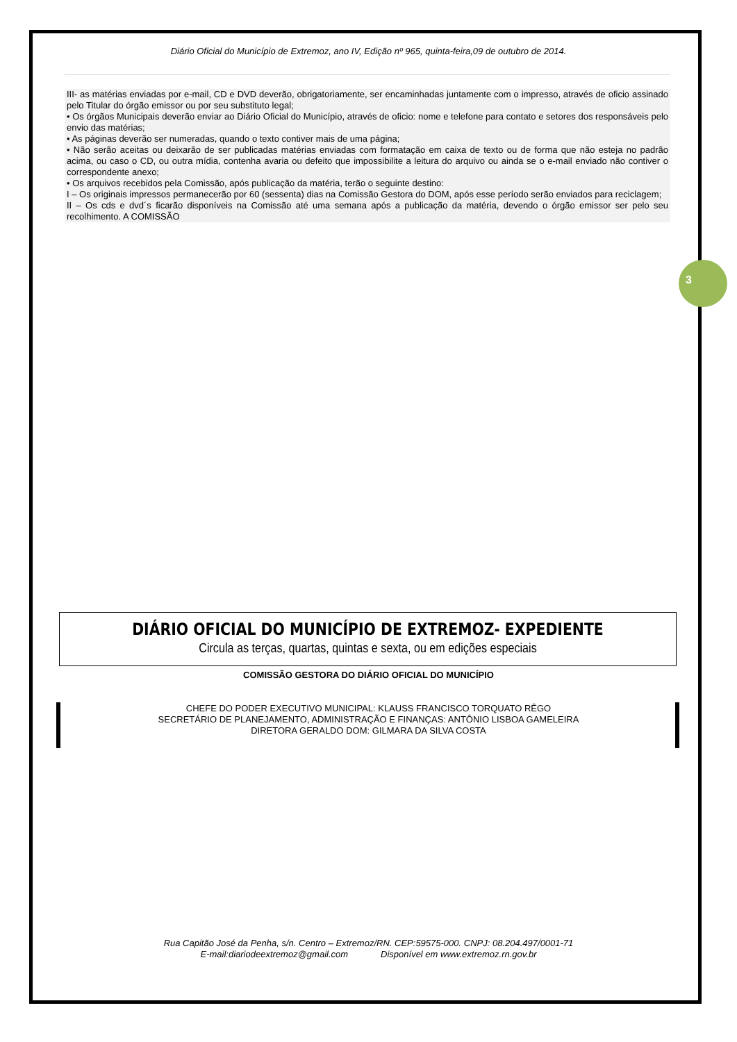3
Diário Oficial do Município de Extremoz, ano IV, Edição nº 965, quinta-feira,09 de outubro de 2014.
III- as matérias enviadas por e-mail, CD e DVD deverão, obrigatoriamente, ser encaminhadas juntamente com o impresso, através de oficio assinado pelo Titular do órgão emissor ou por seu substituto legal;
• Os órgãos Municipais deverão enviar ao Diário Oficial do Município, através de oficio: nome e telefone para contato e setores dos responsáveis pelo envio das matérias;
• As páginas deverão ser numeradas, quando o texto contiver mais de uma página;
• Não serão aceitas ou deixarão de ser publicadas matérias enviadas com formatação em caixa de texto ou de forma que não esteja no padrão acima, ou caso o CD, ou outra mídia, contenha avaria ou defeito que impossibilite a leitura do arquivo ou ainda se o e-mail enviado não contiver o correspondente anexo;
• Os arquivos recebidos pela Comissão, após publicação da matéria, terão o seguinte destino:
I – Os originais impressos permanecerão por 60 (sessenta) dias na Comissão Gestora do DOM, após esse período serão enviados para reciclagem;
II – Os cds e dvd´s ficarão disponíveis na Comissão até uma semana após a publicação da matéria, devendo o órgão emissor ser pelo seu recolhimento. A COMISSÃO
DIÁRIO OFICIAL DO MUNICÍPIO DE EXTREMOZ- EXPEDIENTE
Circula as terças, quartas, quintas e sexta, ou em edições especiais
COMISSÃO GESTORA DO DIÁRIO OFICIAL DO MUNICÍPIO
CHEFE DO PODER EXECUTIVO MUNICIPAL: KLAUSS FRANCISCO TORQUATO RÊGO
SECRETÁRIO DE PLANEJAMENTO, ADMINISTRAÇÃO E FINANÇAS: ANTÔNIO LISBOA GAMELEIRA
DIRETORA GERALDO DOM: GILMARA DA SILVA COSTA
Rua Capitão José da Penha, s/n. Centro – Extremoz/RN. CEP:59575-000. CNPJ: 08.204.497/0001-71
E-mail:diariodeextremoz@gmail.com Disponível em www.extremoz.rn.gov.br